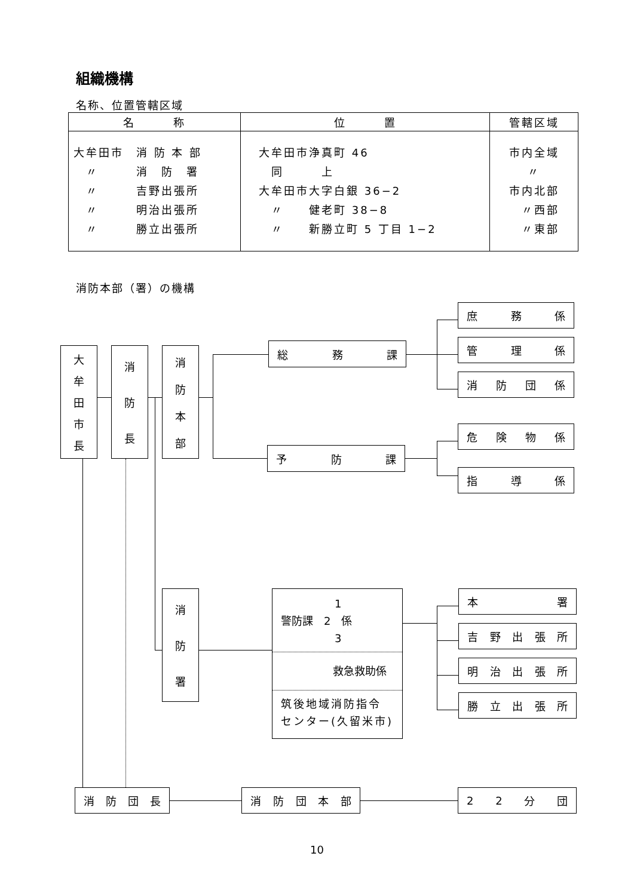組織機構
名称、位置管轄区域
| 名 称 | 位 置 | 管轄区域 |
| --- | --- | --- |
| 大牟田市 消 防 本 部 〃 消 防 署 〃 吉野出張所 〃 明治出張所 〃 勝立出張所 | 大牟田市浄真町 46 同 上 大牟田市大字白銀 36−2 〃 健老町 38−8 〃 新勝立町 5 丁目 1−2 | 市内全域 〃 市内北部 〃西部 〃東部 |
消防本部（署）の機構
大牟田市長
消防長
消防本部
総務課
予防課
庶務係
管理係
消防団係
危険物係
指導係
消防署
　　　　　1
警防課　2　係
　　　　　3
救急救助係
筑後地域消防指令
センター(久留米市)
本署
吉野出張所
明治出張所
勝立出張所
消防団長 消防団本部 22 分団
10